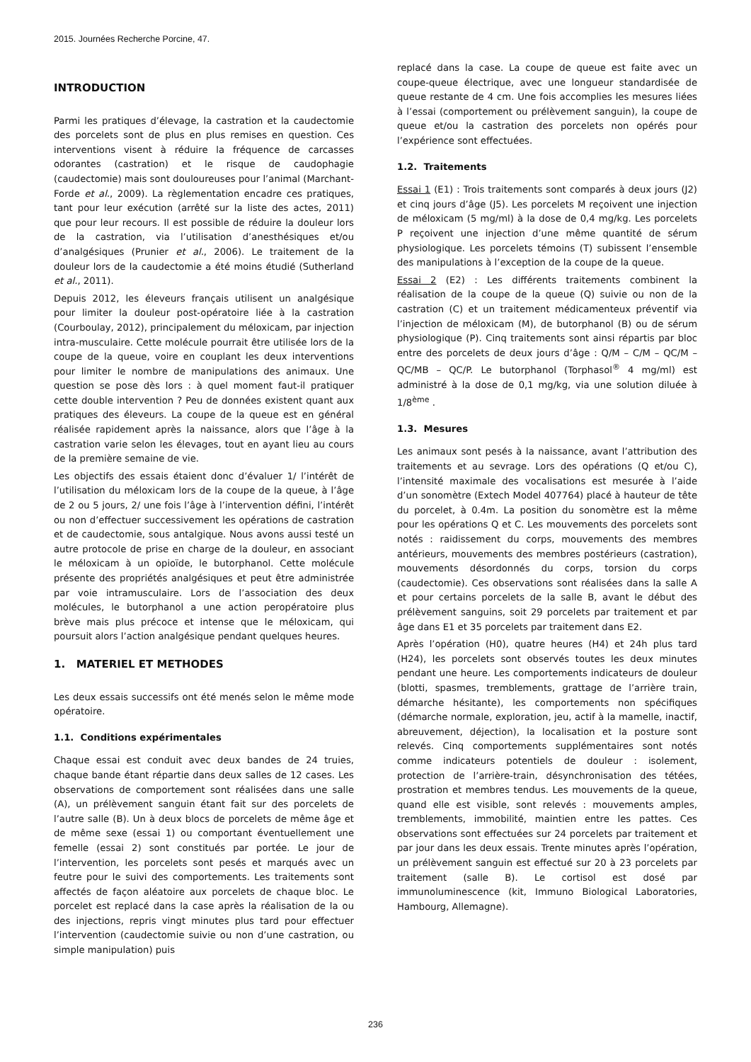2015. Journées Recherche Porcine, 47.
INTRODUCTION
Parmi les pratiques d’élevage, la castration et la caudectomie des porcelets sont de plus en plus remises en question. Ces interventions visent à réduire la fréquence de carcasses odorantes (castration) et le risque de caudophagie (caudectomie) mais sont douloureuses pour l’animal (Marchant-Forde et al., 2009). La règlementation encadre ces pratiques, tant pour leur exécution (arrêté sur la liste des actes, 2011) que pour leur recours. Il est possible de réduire la douleur lors de la castration, via l’utilisation d’anesthésiques et/ou d’analgésiques (Prunier et al., 2006). Le traitement de la douleur lors de la caudectomie a été moins étudié (Sutherland et al., 2011).
Depuis 2012, les éleveurs français utilisent un analgésique pour limiter la douleur post-opératoire liée à la castration (Courboulay, 2012), principalement du méloxicam, par injection intra-musculaire. Cette molécule pourrait être utilisée lors de la coupe de la queue, voire en couplant les deux interventions pour limiter le nombre de manipulations des animaux. Une question se pose dès lors : à quel moment faut-il pratiquer cette double intervention ? Peu de données existent quant aux pratiques des éleveurs. La coupe de la queue est en général réalisée rapidement après la naissance, alors que l’âge à la castration varie selon les élevages, tout en ayant lieu au cours de la première semaine de vie.
Les objectifs des essais étaient donc d’évaluer 1/ l’intérêt de l’utilisation du méloxicam lors de la coupe de la queue, à l’âge de 2 ou 5 jours, 2/ une fois l’âge à l’intervention défini, l’intérêt ou non d’effectuer successivement les opérations de castration et de caudectomie, sous antalgique. Nous avons aussi testé un autre protocole de prise en charge de la douleur, en associant le méloxicam à un opioïde, le butorphanol. Cette molécule présente des propriétés analgésiques et peut être administrée par voie intramusculaire. Lors de l’association des deux molécules, le butorphanol a une action peropératoire plus brève mais plus précoce et intense que le méloxicam, qui poursuit alors l’action analgésique pendant quelques heures.
1. MATERIEL ET METHODES
Les deux essais successifs ont été menés selon le même mode opératoire.
1.1. Conditions expérimentales
Chaque essai est conduit avec deux bandes de 24 truies, chaque bande étant répartie dans deux salles de 12 cases. Les observations de comportement sont réalisées dans une salle (A), un prélèvement sanguin étant fait sur des porcelets de l’autre salle (B). Un à deux blocs de porcelets de même âge et de même sexe (essai 1) ou comportant éventuellement une femelle (essai 2) sont constitués par portée. Le jour de l’intervention, les porcelets sont pesés et marqués avec un feutre pour le suivi des comportements. Les traitements sont affectés de façon aléatoire aux porcelets de chaque bloc. Le porcelet est replacé dans la case après la réalisation de la ou des injections, repris vingt minutes plus tard pour effectuer l’intervention (caudectomie suivie ou non d’une castration, ou simple manipulation) puis
replacé dans la case. La coupe de queue est faite avec un coupe-queue électrique, avec une longueur standardisée de queue restante de 4 cm. Une fois accomplies les mesures liées à l’essai (comportement ou prélèvement sanguin), la coupe de queue et/ou la castration des porcelets non opérés pour l’expérience sont effectuées.
1.2. Traitements
Essai 1 (E1) : Trois traitements sont comparés à deux jours (J2) et cinq jours d’âge (J5). Les porcelets M reçoivent une injection de méloxicam (5 mg/ml) à la dose de 0,4 mg/kg. Les porcelets P reçoivent une injection d’une même quantité de sérum physiologique. Les porcelets témoins (T) subissent l’ensemble des manipulations à l’exception de la coupe de la queue.
Essai 2 (E2) : Les différents traitements combinent la réalisation de la coupe de la queue (Q) suivie ou non de la castration (C) et un traitement médicamenteux préventif via l’injection de méloxicam (M), de butorphanol (B) ou de sérum physiologique (P). Cinq traitements sont ainsi répartis par bloc entre des porcelets de deux jours d’âge : Q/M – C/M – QC/M – QC/MB – QC/P. Le butorphanol (Torphasol<sup>®</sup> 4 mg/ml) est administré à la dose de 0,1 mg/kg, via une solution diluée à 1/8<sup>ème</sup> .
1.3. Mesures
Les animaux sont pesés à la naissance, avant l’attribution des traitements et au sevrage. Lors des opérations (Q et/ou C), l’intensité maximale des vocalisations est mesurée à l’aide d’un sonomètre (Extech Model 407764) placé à hauteur de tête du porcelet, à 0.4m. La position du sonomètre est la même pour les opérations Q et C. Les mouvements des porcelets sont notés : raidissement du corps, mouvements des membres antérieurs, mouvements des membres postérieurs (castration), mouvements désordonnés du corps, torsion du corps (caudectomie). Ces observations sont réalisées dans la salle A et pour certains porcelets de la salle B, avant le début des prélèvement sanguins, soit 29 porcelets par traitement et par âge dans E1 et 35 porcelets par traitement dans E2.
Après l’opération (H0), quatre heures (H4) et 24h plus tard (H24), les porcelets sont observés toutes les deux minutes pendant une heure. Les comportements indicateurs de douleur (blotti, spasmes, tremblements, grattage de l’arrière train, démarche hésitante), les comportements non spécifiques (démarche normale, exploration, jeu, actif à la mamelle, inactif, abreuvement, déjection), la localisation et la posture sont relevés. Cinq comportements supplémentaires sont notés comme indicateurs potentiels de douleur : isolement, protection de l’arrière-train, désynchronisation des tétées, prostration et membres tendus. Les mouvements de la queue, quand elle est visible, sont relevés : mouvements amples, tremblements, immobilité, maintien entre les pattes. Ces observations sont effectuées sur 24 porcelets par traitement et par jour dans les deux essais. Trente minutes après l’opération, un prélèvement sanguin est effectué sur 20 à 23 porcelets par traitement (salle B). Le cortisol est dosé par immunoluminescence (kit, Immuno Biological Laboratories, Hambourg, Allemagne).
236